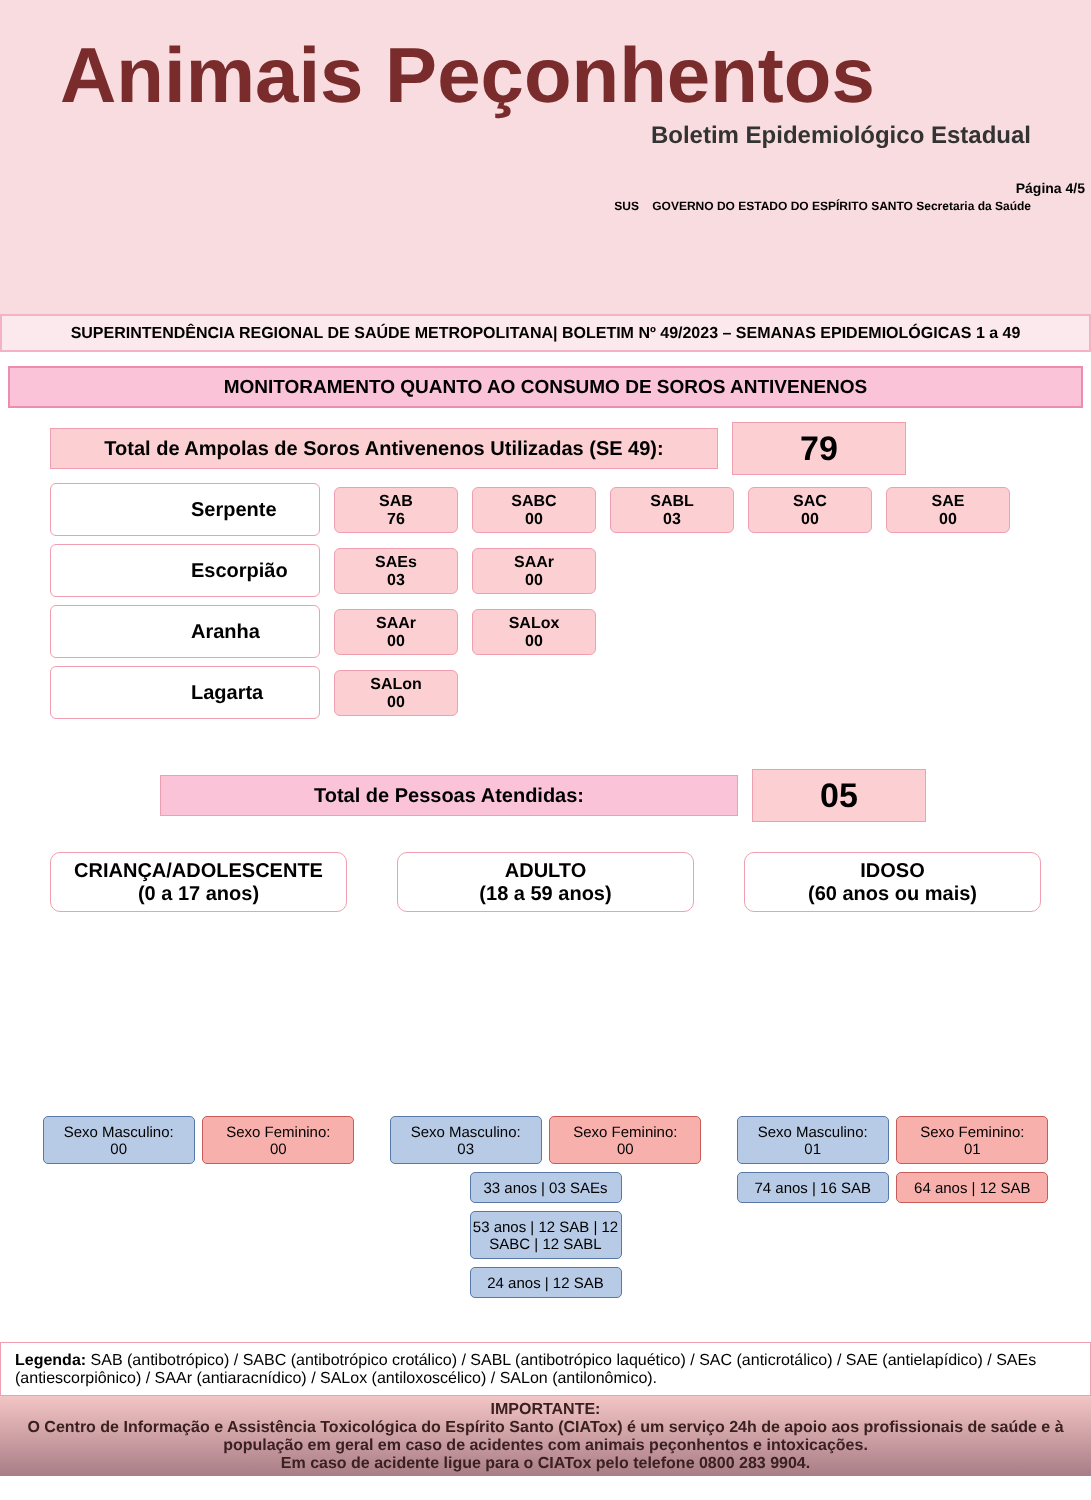Animais Peçonhentos
Boletim Epidemiológico Estadual
SUS GOVERNO DO ESTADO DO ESPÍRITO SANTO Secretaria da Saúde
Página 4/5
SUPERINTENDÊNCIA REGIONAL DE SAÚDE METROPOLITANA| BOLETIM Nº 49/2023 – SEMANAS EPIDEMIOLÓGICAS 1 a 49
MONITORAMENTO QUANTO AO CONSUMO DE SOROS ANTIVENENOS
Total de Ampolas de Soros Antivenenos Utilizadas (SE 49):
79
Serpente
SAB
76
SABC
00
SABL
03
SAC
00
SAE
00
Escorpião
SAEs
03
SAAr
00
Aranha
SAAr
00
SALox
00
Lagarta
SALon
00
Total de Pessoas Atendidas:
05
CRIANÇA/ADOLESCENTE
(0 a 17 anos)
Sexo Masculino:
00
Sexo Feminino:
00
ADULTO
(18 a 59 anos)
Sexo Masculino:
03
Sexo Feminino:
00
33 anos | 03 SAEs
53 anos | 12 SAB | 12 SABC | 12 SABL
24 anos | 12 SAB
IDOSO
(60 anos ou mais)
Sexo Masculino:
01
Sexo Feminino:
01
74 anos | 16 SAB 64 anos | 12 SAB
Legenda: SAB (antibotrópico) / SABC (antibotrópico crotálico) / SABL (antibotrópico laquético) / SAC (anticrotálico) / SAE (antielapídico) / SAEs (antiescorpiônico) / SAAr (antiaracnídico) / SALox (antiloxoscélico) / SALon (antilonômico).
IMPORTANTE:
O Centro de Informação e Assistência Toxicológica do Espírito Santo (CIATox) é um serviço 24h de apoio aos profissionais de saúde e à população em geral em caso de acidentes com animais peçonhentos e intoxicações.
Em caso de acidente ligue para o CIATox pelo telefone 0800 283 9904.